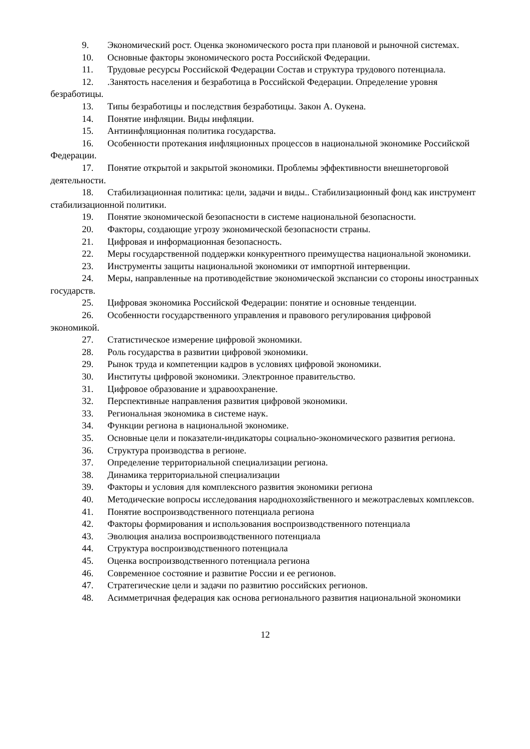9. Экономический рост. Оценка экономического роста при плановой и рыночной системах.
10. Основные факторы экономического роста Российской Федерации.
11. Трудовые ресурсы Российской Федерации Состав и структура трудового потенциала.
12..Занятость населения и безработица в Российской Федерации. Определение уровня безработицы.
13. Типы безработицы и последствия безработицы. Закон А. Оукена.
14. Понятие инфляции. Виды инфляции.
15. Антиинфляционная политика государства.
16. Особенности протекания инфляционных процессов в национальной экономике Российской Федерации.
17. Понятие открытой и закрытой экономики. Проблемы эффективности внешнеторговой деятельности.
18. Стабилизационная политика: цели, задачи и виды.. Стабилизационный фонд как инструмент стабилизационной политики.
19. Понятие экономической безопасности в системе национальной безопасности.
20. Факторы, создающие угрозу экономической безопасности страны.
21. Цифровая и информационная безопасность.
22. Меры государственной поддержки конкурентного преимущества национальной экономики.
23. Инструменты защиты национальной экономики от импортной интервенции.
24. Меры, направленные на противодействие экономической экспансии со стороны иностранных государств.
25. Цифровая экономика Российской Федерации: понятие и основные тенденции.
26. Особенности государственного управления и правового регулирования цифровой экономикой.
27. Статистическое измерение цифровой экономики.
28. Роль государства в развитии цифровой экономики.
29. Рынок труда и компетенции кадров в условиях цифровой экономики.
30. Институты цифровой экономики. Электронное правительство.
31. Цифровое образование и здравоохранение.
32. Перспективные направления развития цифровой экономики.
33. Региональная экономика в системе наук.
34. Функции региона в национальной экономике.
35. Основные цели и показатели-индикаторы социально-экономического развития региона.
36. Структура производства в регионе.
37. Определение территориальной специализации региона.
38. Динамика территориальной специализации
39. Факторы и условия для комплексного развития экономики региона
40. Методические вопросы исследования народнохозяйственного и межотраслевых комплексов.
41. Понятие воспроизводственного потенциала региона
42. Факторы формирования и использования воспроизводственного потенциала
43. Эволюция анализа воспроизводственного потенциала
44. Структура воспроизводственного потенциала
45. Оценка воспроизводственного потенциала региона
46. Современное состояние и развитие России и ее регионов.
47. Стратегические цели и задачи по развитию российских регионов.
48. Асимметричная федерация как основа регионального развития национальной экономики
12